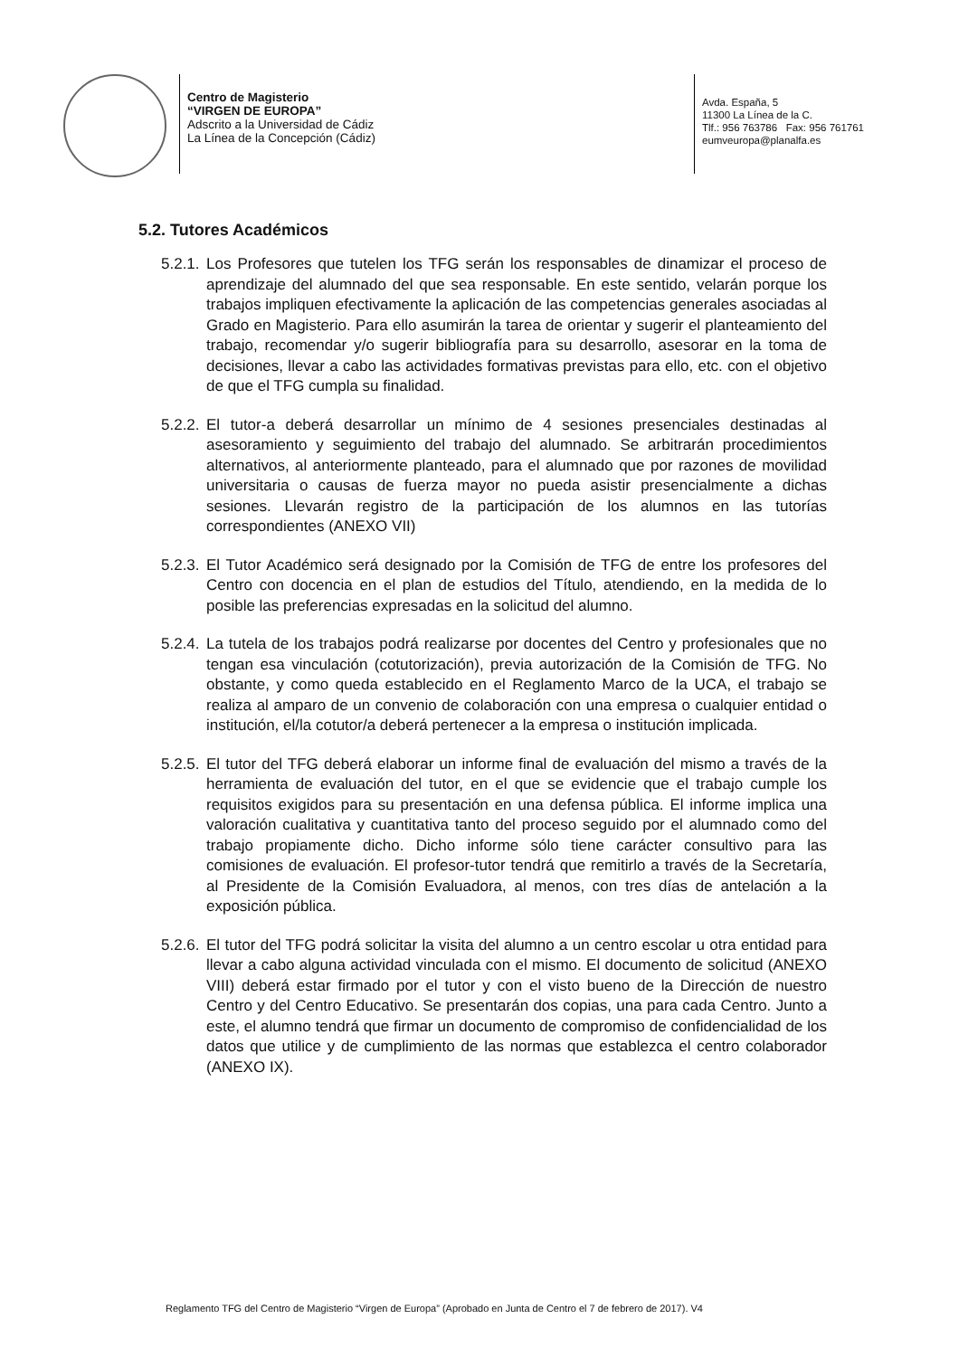Centro de Magisterio
“VIRGEN DE EUROPA”
Adscrito a la Universidad de Cádiz
La Línea de la Concepción (Cádiz)
Avda. España, 5
11300 La Línea de la C.
Tlf.: 956 763786 Fax: 956 761761
eumveuropa@planalfa.es
5.2. Tutores Académicos
5.2.1. Los Profesores que tutelen los TFG serán los responsables de dinamizar el proceso de aprendizaje del alumnado del que sea responsable. En este sentido, velarán porque los trabajos impliquen efectivamente la aplicación de las competencias generales asociadas al Grado en Magisterio. Para ello asumirán la tarea de orientar y sugerir el planteamiento del trabajo, recomendar y/o sugerir bibliografía para su desarrollo, asesorar en la toma de decisiones, llevar a cabo las actividades formativas previstas para ello, etc. con el objetivo de que el TFG cumpla su finalidad.
5.2.2. El tutor-a deberá desarrollar un mínimo de 4 sesiones presenciales destinadas al asesoramiento y seguimiento del trabajo del alumnado. Se arbitrarán procedimientos alternativos, al anteriormente planteado, para el alumnado que por razones de movilidad universitaria o causas de fuerza mayor no pueda asistir presencialmente a dichas sesiones. Llevarán registro de la participación de los alumnos en las tutorías correspondientes (ANEXO VII)
5.2.3. El Tutor Académico será designado por la Comisión de TFG de entre los profesores del Centro con docencia en el plan de estudios del Título, atendiendo, en la medida de lo posible las preferencias expresadas en la solicitud del alumno.
5.2.4. La tutela de los trabajos podrá realizarse por docentes del Centro y profesionales que no tengan esa vinculación (cotutorización), previa autorización de la Comisión de TFG. No obstante, y como queda establecido en el Reglamento Marco de la UCA, el trabajo se realiza al amparo de un convenio de colaboración con una empresa o cualquier entidad o institución, el/la cotutor/a deberá pertenecer a la empresa o institución implicada.
5.2.5. El tutor del TFG deberá elaborar un informe final de evaluación del mismo a través de la herramienta de evaluación del tutor, en el que se evidencie que el trabajo cumple los requisitos exigidos para su presentación en una defensa pública. El informe implica una valoración cualitativa y cuantitativa tanto del proceso seguido por el alumnado como del trabajo propiamente dicho. Dicho informe sólo tiene carácter consultivo para las comisiones de evaluación. El profesor-tutor tendrá que remitirlo a través de la Secretaría, al Presidente de la Comisión Evaluadora, al menos, con tres días de antelación a la exposición pública.
5.2.6. El tutor del TFG podrá solicitar la visita del alumno a un centro escolar u otra entidad para llevar a cabo alguna actividad vinculada con el mismo. El documento de solicitud (ANEXO VIII) deberá estar firmado por el tutor y con el visto bueno de la Dirección de nuestro Centro y del Centro Educativo. Se presentarán dos copias, una para cada Centro. Junto a este, el alumno tendrá que firmar un documento de compromiso de confidencialidad de los datos que utilice y de cumplimiento de las normas que establezca el centro colaborador (ANEXO IX).
Reglamento TFG del Centro de Magisterio “Virgen de Europa” (Aprobado en Junta de Centro el 7 de febrero de 2017). V4